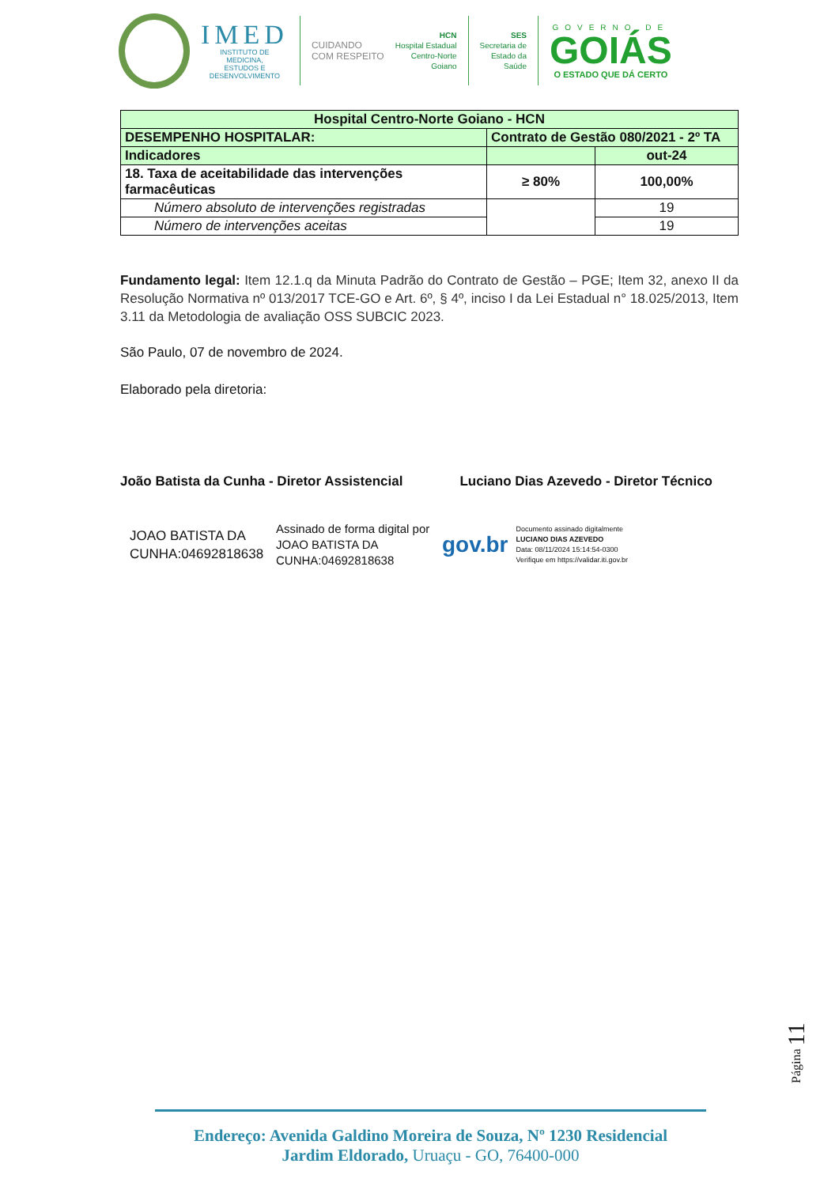IMED
INSTITUTO DE
MEDICINA,
ESTUDOS E
DESENVOLVIMENTO
CUIDANDO
COM RESPEITO
HCN
Hospital Estadual
Centro-Norte
Goiano
SES
Secretaria de
Estado da
Saúde
GOVERNO DE
GOIÁS
O ESTADO QUE DÁ CERTO
| Hospital Centro-Norte Goiano - HCN | | |
| DESEMPENHO HOSPITALAR: | Contrato de Gestão 080/2021 - 2º TA | |
| Indicadores | | out-24 |
| 18. Taxa de aceitabilidade das intervenções farmacêuticas | ≥ 80% | 100,00% |
| Número absoluto de intervenções registradas | | 19 |
| Número de intervenções aceitas | | 19 |
Fundamento legal: Item 12.1.q da Minuta Padrão do Contrato de Gestão – PGE; Item 32, anexo II da Resolução Normativa nº 013/2017 TCE-GO e Art. 6º, § 4º, inciso I da Lei Estadual n° 18.025/2013, Item 3.11 da Metodologia de avaliação OSS SUBCIC 2023.
São Paulo, 07 de novembro de 2024.
Elaborado pela diretoria:
João Batista da Cunha - Diretor Assistencial Luciano Dias Azevedo - Diretor Técnico
JOAO BATISTA DA CUNHA:04692818638
Assinado de forma digital por JOAO BATISTA DA CUNHA:04692818638
gov.br
Documento assinado digitalmente
LUCIANO DIAS AZEVEDO
Data: 08/11/2024 15:14:54-0300
Verifique em https://validar.iti.gov.br
Página 11
Endereço: Avenida Galdino Moreira de Souza, Nº 1230 Residencial
Jardim Eldorado, Uruaçu - GO, 76400-000